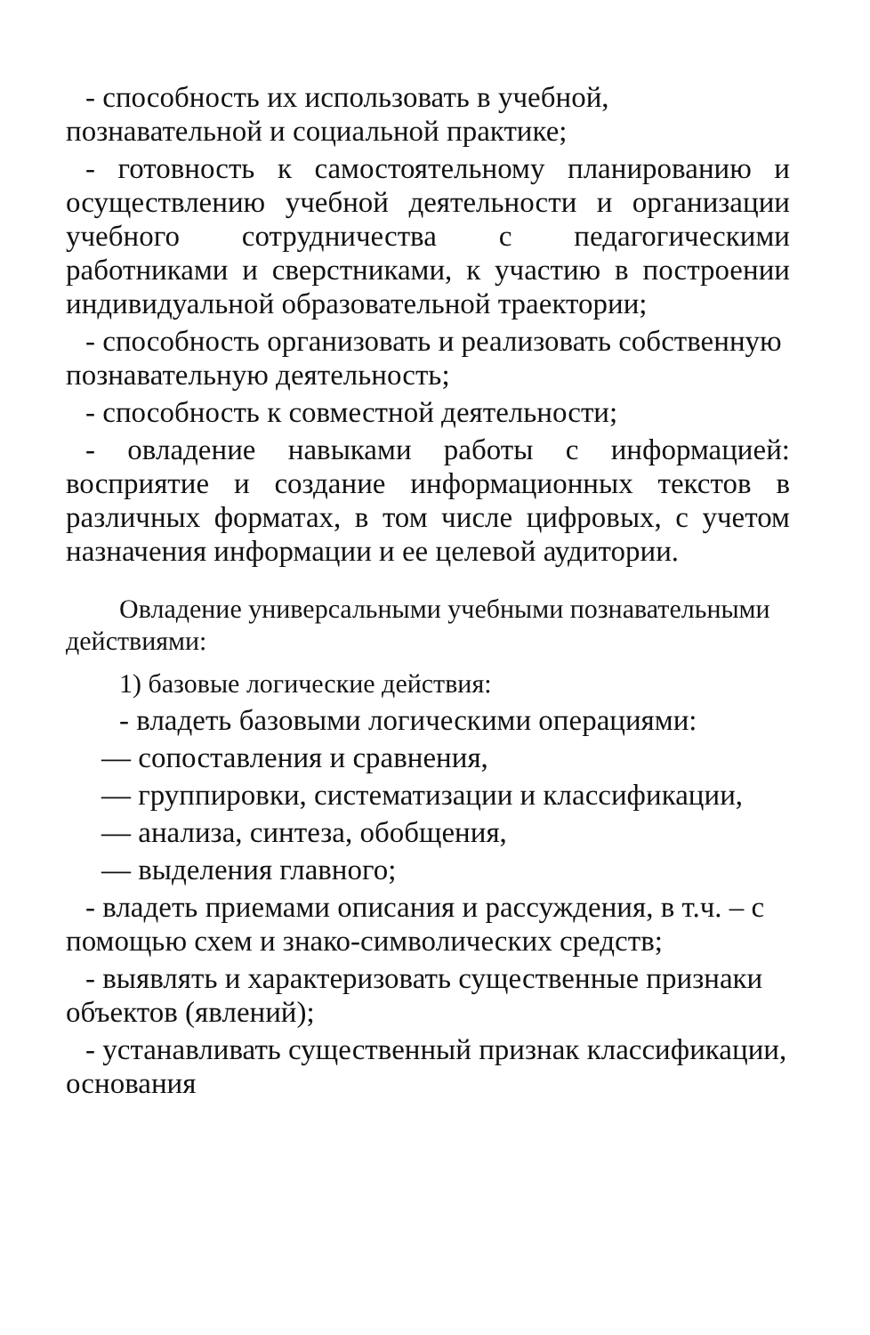- способность их использовать в учебной, познавательной и социальной практике;
- готовность к самостоятельному планированию и осуществлению учебной деятельности и организации учебного сотрудничества с педагогическими работниками и сверстниками, к участию в построении индивидуальной образовательной траектории;
- способность организовать и реализовать собственную познавательную деятельность;
- способность к совместной деятельности;
- овладение навыками работы с информацией: восприятие и создание информационных текстов в различных форматах, в том числе цифровых, с учетом назначения информации и ее целевой аудитории.
Овладение универсальными учебными познавательными действиями:
1) базовые логические действия:
- владеть базовыми логическими операциями:
— сопоставления и сравнения,
— группировки, систематизации и классификации,
— анализа, синтеза, обобщения,
— выделения главного;
- владеть приемами описания и рассуждения, в т.ч. – с помощью схем и знако-символических средств;
- выявлять и характеризовать существенные признаки объектов (явлений);
- устанавливать существенный признак классификации, основания